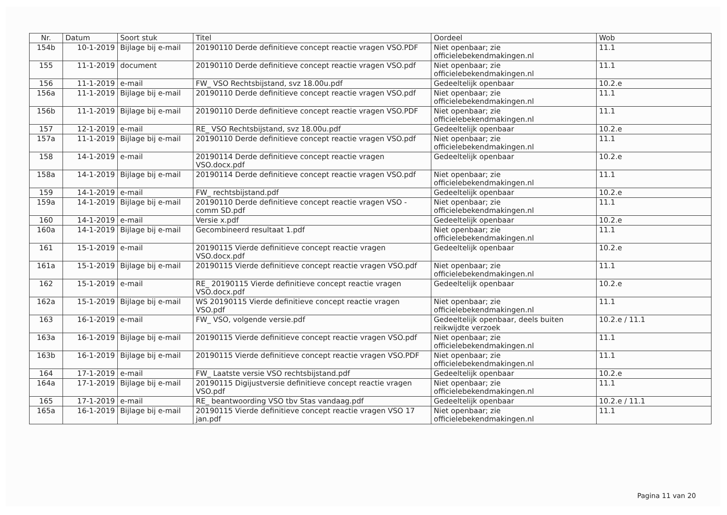| Nr. | Datum | Soort stuk | Titel | Oordeel | Wob |
| --- | --- | --- | --- | --- | --- |
| 154b | 10-1-2019 | Bijlage bij e-mail | 20190110 Derde definitieve concept reactie vragen VSO.PDF | Niet openbaar; zie officielebekendmakingen.nl | 11.1 |
| 155 | 11-1-2019 | document | 20190110 Derde definitieve concept reactie vragen VSO.pdf | Niet openbaar; zie officielebekendmakingen.nl | 11.1 |
| 156 | 11-1-2019 | e-mail | FW_ VSO Rechtsbijstand, svz 18.00u.pdf | Gedeeltelijk openbaar | 10.2.e |
| 156a | 11-1-2019 | Bijlage bij e-mail | 20190110 Derde definitieve concept reactie vragen VSO.pdf | Niet openbaar; zie officielebekendmakingen.nl | 11.1 |
| 156b | 11-1-2019 | Bijlage bij e-mail | 20190110 Derde definitieve concept reactie vragen VSO.PDF | Niet openbaar; zie officielebekendmakingen.nl | 11.1 |
| 157 | 12-1-2019 | e-mail | RE_ VSO Rechtsbijstand, svz 18.00u.pdf | Gedeeltelijk openbaar | 10.2.e |
| 157a | 11-1-2019 | Bijlage bij e-mail | 20190110 Derde definitieve concept reactie vragen VSO.pdf | Niet openbaar; zie officielebekendmakingen.nl | 11.1 |
| 158 | 14-1-2019 | e-mail | 20190114 Derde definitieve concept reactie vragen VSO.docx.pdf | Gedeeltelijk openbaar | 10.2.e |
| 158a | 14-1-2019 | Bijlage bij e-mail | 20190114 Derde definitieve concept reactie vragen VSO.pdf | Niet openbaar; zie officielebekendmakingen.nl | 11.1 |
| 159 | 14-1-2019 | e-mail | FW_ rechtsbijstand.pdf | Gedeeltelijk openbaar | 10.2.e |
| 159a | 14-1-2019 | Bijlage bij e-mail | 20190110 Derde definitieve concept reactie vragen VSO - comm SD.pdf | Niet openbaar; zie officielebekendmakingen.nl | 11.1 |
| 160 | 14-1-2019 | e-mail | Versie x.pdf | Gedeeltelijk openbaar | 10.2.e |
| 160a | 14-1-2019 | Bijlage bij e-mail | Gecombineerd resultaat 1.pdf | Niet openbaar; zie officielebekendmakingen.nl | 11.1 |
| 161 | 15-1-2019 | e-mail | 20190115 Vierde definitieve concept reactie vragen VSO.docx.pdf | Gedeeltelijk openbaar | 10.2.e |
| 161a | 15-1-2019 | Bijlage bij e-mail | 20190115 Vierde definitieve concept reactie vragen VSO.pdf | Niet openbaar; zie officielebekendmakingen.nl | 11.1 |
| 162 | 15-1-2019 | e-mail | RE_ 20190115 Vierde definitieve concept reactie vragen VSO.docx.pdf | Gedeeltelijk openbaar | 10.2.e |
| 162a | 15-1-2019 | Bijlage bij e-mail | WS 20190115 Vierde definitieve concept reactie vragen VSO.pdf | Niet openbaar; zie officielebekendmakingen.nl | 11.1 |
| 163 | 16-1-2019 | e-mail | FW_ VSO, volgende versie.pdf | Gedeeltelijk openbaar, deels buiten reikwijdte verzoek | 10.2.e / 11.1 |
| 163a | 16-1-2019 | Bijlage bij e-mail | 20190115 Vierde definitieve concept reactie vragen VSO.pdf | Niet openbaar; zie officielebekendmakingen.nl | 11.1 |
| 163b | 16-1-2019 | Bijlage bij e-mail | 20190115 Vierde definitieve concept reactie vragen VSO.PDF | Niet openbaar; zie officielebekendmakingen.nl | 11.1 |
| 164 | 17-1-2019 | e-mail | FW_ Laatste versie VSO rechtsbijstand.pdf | Gedeeltelijk openbaar | 10.2.e |
| 164a | 17-1-2019 | Bijlage bij e-mail | 20190115 Digijustversie definitieve concept reactie vragen VSO.pdf | Niet openbaar; zie officielebekendmakingen.nl | 11.1 |
| 165 | 17-1-2019 | e-mail | RE_ beantwoording VSO tbv Stas vandaag.pdf | Gedeeltelijk openbaar | 10.2.e / 11.1 |
| 165a | 16-1-2019 | Bijlage bij e-mail | 20190115 Vierde definitieve concept reactie vragen VSO 17 jan.pdf | Niet openbaar; zie officielebekendmakingen.nl | 11.1 |
Pagina 11 van 20